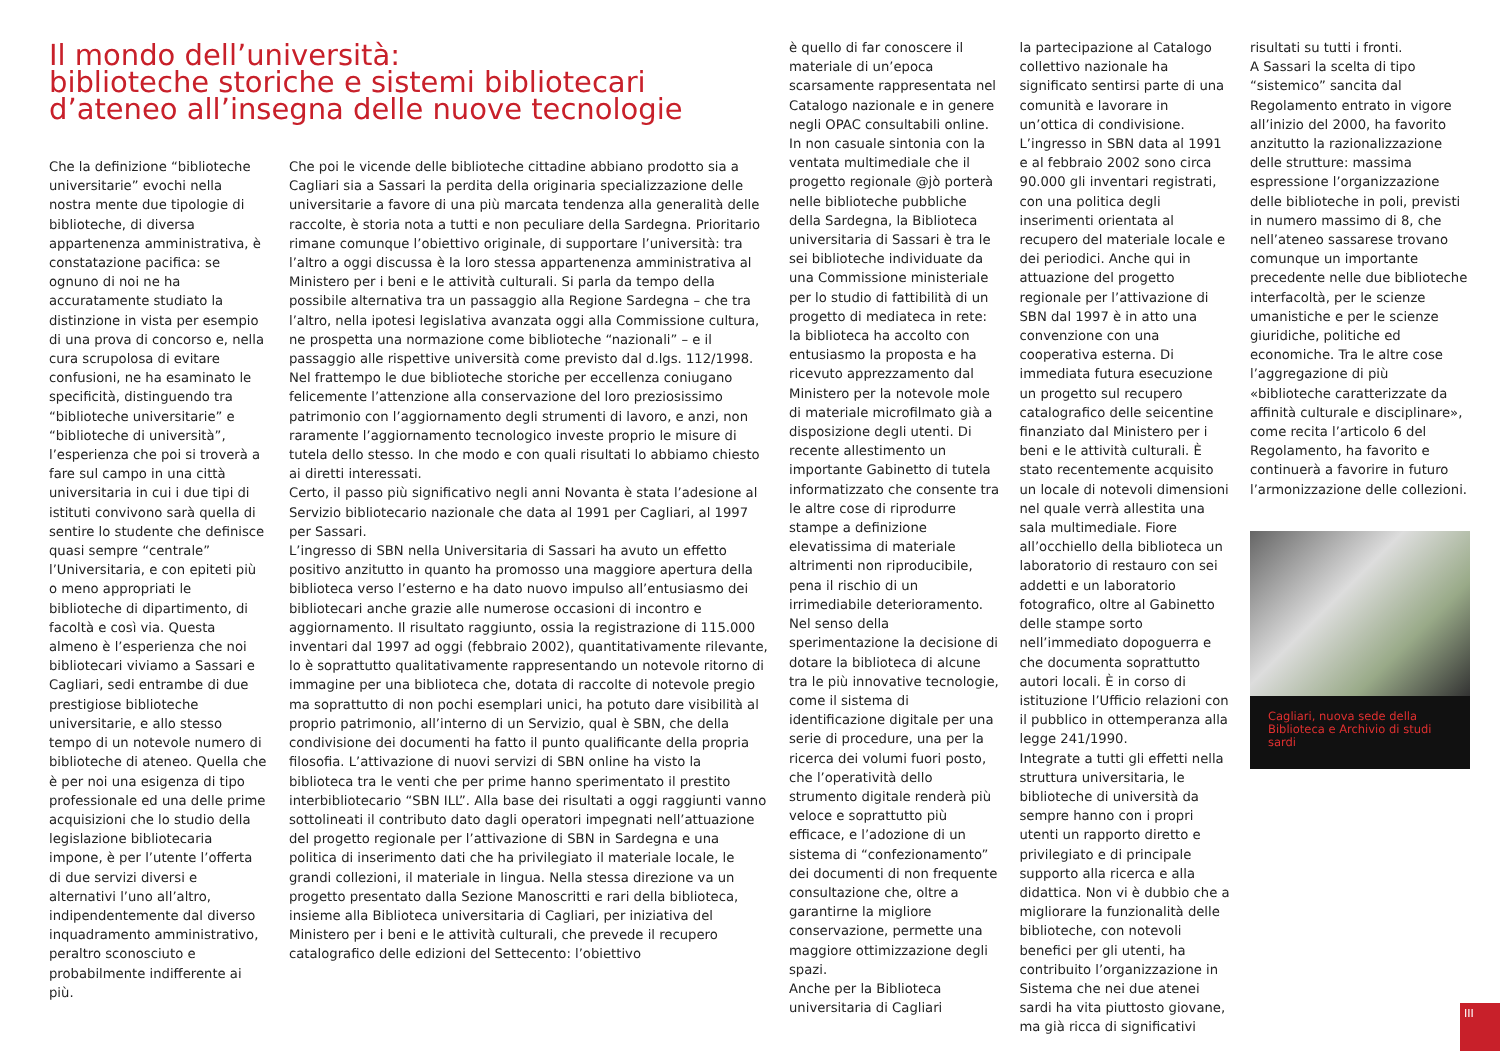Il mondo dell’università:
biblioteche storiche e sistemi bibliotecari
d’ateneo all’insegna delle nuove tecnologie
Che la definizione “biblioteche universitarie” evochi nella nostra mente due tipologie di biblioteche, di diversa appartenenza amministrativa, è constatazione pacifica: se ognuno di noi ne ha accuratamente studiato la distinzione in vista per esempio di una prova di concorso e, nella cura scrupolosa di evitare confusioni, ne ha esaminato le specificità, distinguendo tra “biblioteche universitarie” e “biblioteche di università”, l’esperienza che poi si troverà a fare sul campo in una città universitaria in cui i due tipi di istituti convivono sarà quella di sentire lo studente che definisce quasi sempre “centrale” l’Universitaria, e con epiteti più o meno appropriati le biblioteche di dipartimento, di facoltà e così via. Questa almeno è l’esperienza che noi bibliotecari viviamo a Sassari e Cagliari, sedi entrambe di due prestigiose biblioteche universitarie, e allo stesso tempo di un notevole numero di biblioteche di ateneo. Quella che è per noi una esigenza di tipo professionale ed una delle prime acquisizioni che lo studio della legislazione bibliotecaria impone, è per l’utente l’offerta di due servizi diversi e alternativi l’uno all’altro, indipendentemente dal diverso inquadramento amministrativo, peraltro sconosciuto e probabilmente indifferente ai più.
Che poi le vicende delle biblioteche cittadine abbiano prodotto sia a Cagliari sia a Sassari la perdita della originaria specializzazione delle universitarie a favore di una più marcata tendenza alla generalità delle raccolte, è storia nota a tutti e non peculiare della Sardegna. Prioritario rimane comunque l’obiettivo originale, di supportare l’università: tra l’altro a oggi discussa è la loro stessa appartenenza amministrativa al Ministero per i beni e le attività culturali. Si parla da tempo della possibile alternativa tra un passaggio alla Regione Sardegna – che tra l’altro, nella ipotesi legislativa avanzata oggi alla Commissione cultura, ne prospetta una normazione come biblioteche “nazionali” – e il passaggio alle rispettive università come previsto dal d.lgs. 112/1998.
Nel frattempo le due biblioteche storiche per eccellenza coniugano felicemente l’attenzione alla conservazione del loro preziosissimo patrimonio con l’aggiornamento degli strumenti di lavoro, e anzi, non raramente l’aggiornamento tecnologico investe proprio le misure di tutela dello stesso. In che modo e con quali risultati lo abbiamo chiesto ai diretti interessati.
Certo, il passo più significativo negli anni Novanta è stata l’adesione al Servizio bibliotecario nazionale che data al 1991 per Cagliari, al 1997 per Sassari.
L’ingresso di SBN nella Universitaria di Sassari ha avuto un effetto positivo anzitutto in quanto ha promosso una maggiore apertura della biblioteca verso l’esterno e ha dato nuovo impulso all’entusiasmo dei bibliotecari anche grazie alle numerose occasioni di incontro e aggiornamento. Il risultato raggiunto, ossia la registrazione di 115.000 inventari dal 1997 ad oggi (febbraio 2002), quantitativamente rilevante, lo è soprattutto qualitativamente rappresentando un notevole ritorno di immagine per una biblioteca che, dotata di raccolte di notevole pregio ma soprattutto di non pochi esemplari unici, ha potuto dare visibilità al proprio patrimonio, all’interno di un Servizio, qual è SBN, che della condivisione dei documenti ha fatto il punto qualificante della propria filosofia. L’attivazione di nuovi servizi di SBN online ha visto la biblioteca tra le venti che per prime hanno sperimentato il prestito interbibliotecario “SBN ILL”. Alla base dei risultati a oggi raggiunti vanno sottolineati il contributo dato dagli operatori impegnati nell’attuazione del progetto regionale per l’attivazione di SBN in Sardegna e una politica di inserimento dati che ha privilegiato il materiale locale, le grandi collezioni, il materiale in lingua. Nella stessa direzione va un progetto presentato dalla Sezione Manoscritti e rari della biblioteca, insieme alla Biblioteca universitaria di Cagliari, per iniziativa del Ministero per i beni e le attività culturali, che prevede il recupero catalografico delle edizioni del Settecento: l’obiettivo
è quello di far conoscere il materiale di un’epoca scarsamente rappresentata nel Catalogo nazionale e in genere negli OPAC consultabili online. In non casuale sintonia con la ventata multimediale che il progetto regionale @jò porterà nelle biblioteche pubbliche della Sardegna, la Biblioteca universitaria di Sassari è tra le sei biblioteche individuate da una Commissione ministeriale per lo studio di fattibilità di un progetto di mediateca in rete: la biblioteca ha accolto con entusiasmo la proposta e ha ricevuto apprezzamento dal Ministero per la notevole mole di materiale microfilmato già a disposizione degli utenti. Di recente allestimento un importante Gabinetto di tutela informatizzato che consente tra le altre cose di riprodurre stampe a definizione elevatissima di materiale altrimenti non riproducibile, pena il rischio di un irrimediabile deterioramento. Nel senso della sperimentazione la decisione di dotare la biblioteca di alcune tra le più innovative tecnologie, come il sistema di identificazione digitale per una serie di procedure, una per la ricerca dei volumi fuori posto, che l’operatività dello strumento digitale renderà più veloce e soprattutto più efficace, e l’adozione di un sistema di “confezionamento” dei documenti di non frequente consultazione che, oltre a garantirne la migliore conservazione, permette una maggiore ottimizzazione degli spazi.
Anche per la Biblioteca universitaria di Cagliari
la partecipazione al Catalogo collettivo nazionale ha significato sentirsi parte di una comunità e lavorare in un’ottica di condivisione. L’ingresso in SBN data al 1991 e al febbraio 2002 sono circa 90.000 gli inventari registrati, con una politica degli inserimenti orientata al recupero del materiale locale e dei periodici. Anche qui in attuazione del progetto regionale per l’attivazione di SBN dal 1997 è in atto una convenzione con una cooperativa esterna. Di immediata futura esecuzione un progetto sul recupero catalografico delle seicentine finanziato dal Ministero per i beni e le attività culturali. È stato recentemente acquisito un locale di notevoli dimensioni nel quale verrà allestita una sala multimediale. Fiore all’occhiello della biblioteca un laboratorio di restauro con sei addetti e un laboratorio fotografico, oltre al Gabinetto delle stampe sorto nell’immediato dopoguerra e che documenta soprattutto autori locali. È in corso di istituzione l’Ufficio relazioni con il pubblico in ottemperanza alla legge 241/1990.
Integrate a tutti gli effetti nella struttura universitaria, le biblioteche di università da sempre hanno con i propri utenti un rapporto diretto e privilegiato e di principale supporto alla ricerca e alla didattica. Non vi è dubbio che a migliorare la funzionalità delle biblioteche, con notevoli benefici per gli utenti, ha contribuito l’organizzazione in Sistema che nei due atenei sardi ha vita piuttosto giovane, ma già ricca di significativi
risultati su tutti i fronti.
A Sassari la scelta di tipo “sistemico” sancita dal Regolamento entrato in vigore all’inizio del 2000, ha favorito anzitutto la razionalizzazione delle strutture: massima espressione l’organizzazione delle biblioteche in poli, previsti in numero massimo di 8, che nell’ateneo sassarese trovano comunque un importante precedente nelle due biblioteche interfacoltà, per le scienze umanistiche e per le scienze giuridiche, politiche ed economiche. Tra le altre cose l’aggregazione di più «biblioteche caratterizzate da affinità culturale e disciplinare», come recita l’articolo 6 del Regolamento, ha favorito e continuerà a favorire in futuro l’armonizzazione delle collezioni.
Cagliari, nuova sede della Biblioteca e Archivio di studi sardi
III